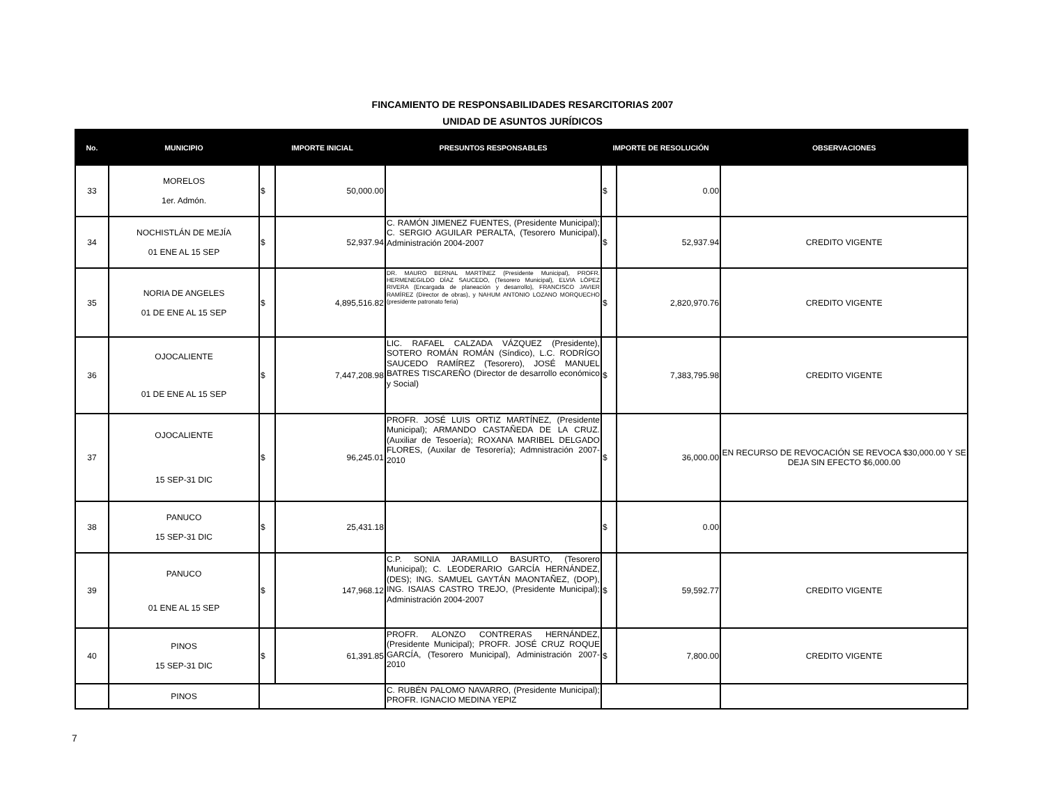FINCAMIENTO DE RESPONSABILIDADES RESARCITORIAS 2007
UNIDAD DE ASUNTOS JURÍDICOS
| No. | MUNICIPIO | IMPORTE INICIAL | | PRESUNTOS RESPONSABLES | IMPORTE DE RESOLUCIÓN | | OBSERVACIONES |
| --- | --- | --- | --- | --- | --- | --- | --- |
| 33 | MORELOS 1er. Admón. | $ | 50,000.00 | | $ | 0.00 | |
| 34 | NOCHISTLÁN DE MEJÍA 01 ENE AL 15 SEP | $ | 52,937.94 | C. RAMÓN JIMENEZ FUENTES, (Presidente Municipal); C. SERGIO AGUILAR PERALTA, (Tesorero Municipal), Administración 2004-2007 | $ | 52,937.94 | CREDITO VIGENTE |
| 35 | NORIA DE ANGELES 01 DE ENE AL 15 SEP | $ | 4,895,516.82 | DR. MAURO BERNAL MARTÍNEZ (Presidente Municipal), PROFR. HERMENEGILDO DÍAZ SAUCEDO, (Tesorero Municipal), ELVIA LÓPEZ RIVERA (Encargada de planeación y desarrollo), FRANCISCO JAVIER RAMÍREZ (Director de obras), y NAHUM ANTONIO LOZANO MORQUECHO (presidente patronato feria) | $ | 2,820,970.76 | CREDITO VIGENTE |
| 36 | OJOCALIENTE 01 DE ENE AL 15 SEP | $ | 7,447,208.98 | LIC. RAFAEL CALZADA VÁZQUEZ (Presidente), SOTERO ROMÁN ROMÁN (Síndico), L.C. RODRÍGO SAUCEDO RAMÍREZ (Tesorero), JOSÉ MANUEL BATRES TISCAREÑO (Director de desarrollo económico y Social) | $ | 7,383,795.98 | CREDITO VIGENTE |
| 37 | OJOCALIENTE 15 SEP-31 DIC | $ | 96,245.01 | PROFR. JOSÉ LUIS ORTIZ MARTÍNEZ, (Presidente Municipal); ARMANDO CASTAÑEDA DE LA CRUZ. (Auxiliar de Tesoería); ROXANA MARIBEL DELGADO FLORES, (Auxilar de Tesorería); Admnistración 2007-2010 | $ | 36,000.00 | EN RECURSO DE REVOCACIÓN SE REVOCA $30,000.00 Y SE DEJA SIN EFECTO $6,000.00 |
| 38 | PANUCO 15 SEP-31 DIC | $ | 25,431.18 | | $ | 0.00 | |
| 39 | PANUCO 01 ENE AL 15 SEP | $ | 147,968.12 | C.P. SONIA JARAMILLO BASURTO, (Tesorero Municipal); C. LEODERARIO GARCÍA HERNÁNDEZ, (DES); ING. SAMUEL GAYTÁN MAONTAÑEZ, (DOP), ING. ISAIAS CASTRO TREJO, (Presidente Municipal); Administración 2004-2007 | $ | 59,592.77 | CREDITO VIGENTE |
| 40 | PINOS 15 SEP-31 DIC | $ | 61,391.85 | PROFR. ALONZO CONTRERAS HERNÁNDEZ, (Presidente Municipal); PROFR. JOSÉ CRUZ ROQUE GARCÍA, (Tesorero Municipal), Administración 2007-2010 | $ | 7,800.00 | CREDITO VIGENTE |
| | PINOS | | | C. RUBÉN PALOMO NAVARRO, (Presidente Municipal); PROFR. IGNACIO MEDINA YEPIZ | | | |
7